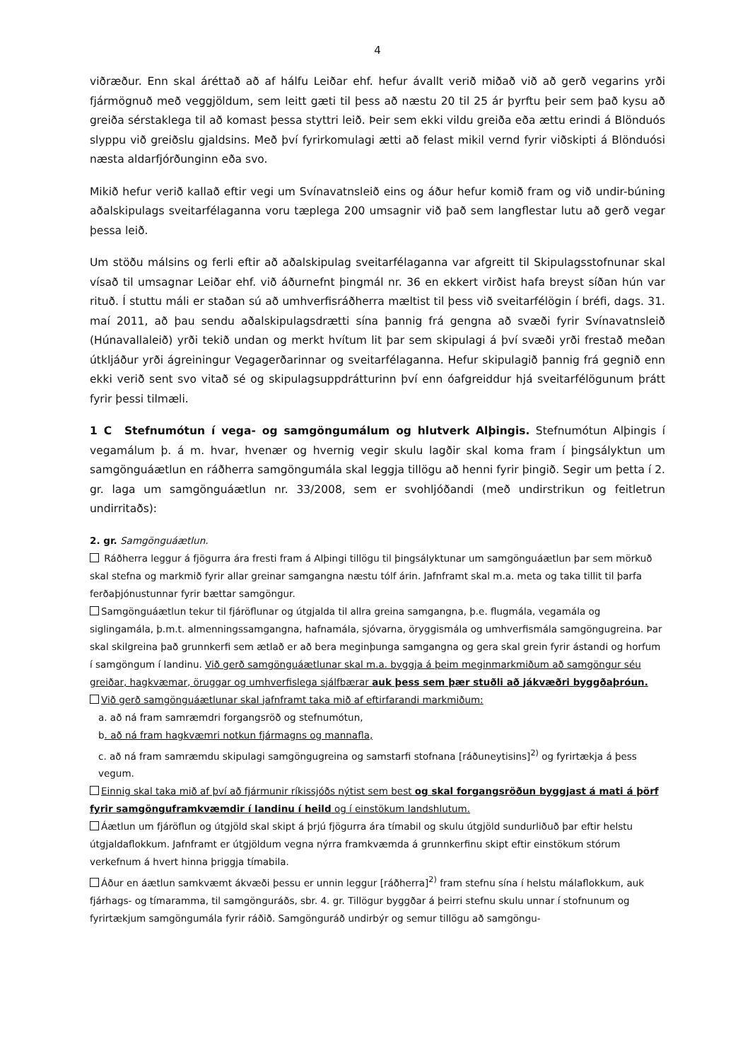4
viðræður. Enn skal áréttað að af hálfu Leiðar ehf. hefur ávallt verið miðað við að gerð vegarins yrði fjármögnuð með veggjöldum, sem leitt gæti til þess að næstu 20 til 25 ár þyrftu þeir sem það kysu að greiða sérstaklega til að komast þessa styttri leið. Þeir sem ekki vildu greiða eða ættu erindi á Blönduós slyppu við greiðslu gjaldsins. Með því fyrirkomulagi ætti að felast mikil vernd fyrir viðskipti á Blönduósi næsta aldarfjórðunginn eða svo.
Mikið hefur verið kallað eftir vegi um Svínavatnsleið eins og áður hefur komið fram og við undir-búning aðalskipulags sveitarfélaganna voru tæplega 200 umsagnir við það sem langflestar lutu að gerð vegar þessa leið.
Um stöðu málsins og ferli eftir að aðalskipulag sveitarfélaganna var afgreitt til Skipulagsstofnunar skal vísað til umsagnar Leiðar ehf. við áðurnefnt þingmál nr. 36 en ekkert virðist hafa breyst síðan hún var rituð. Í stuttu máli er staðan sú að umhverfisráðherra mæltist til þess við sveitarfélögin í bréfi, dags. 31. maí 2011, að þau sendu aðalskipulagsdrætti sína þannig frá gengna að svæði fyrir Svínavatnsleið (Húnavallaleið) yrði tekið undan og merkt hvítum lit þar sem skipulagi á því svæði yrði frestað meðan útkljáður yrði ágreiningur Vegagerðarinnar og sveitarfélaganna. Hefur skipulagið þannig frá gegnið enn ekki verið sent svo vitað sé og skipulagsuppdrátturinn því enn óafgreiddur hjá sveitarfélögunum þrátt fyrir þessi tilmæli.
1 C Stefnumótun í vega- og samgöngumálum og hlutverk Alþingis. Stefnumótun Alþingis í vegamálum þ. á m. hvar, hvenær og hvernig vegir skulu lagðir skal koma fram í þingsályktun um samgönguáætlun en ráðherra samgöngumála skal leggja tillögu að henni fyrir þingið. Segir um þetta í 2. gr. laga um samgönguáætlun nr. 33/2008, sem er svohljóðandi (með undirstrikun og feitletrun undirritaðs):
2. gr. Samgönguáætlun.
Ráðherra leggur á fjögurra ára fresti fram á Alþingi tillögu til þingsályktunar um samgönguáætlun þar sem mörkuð skal stefna og markmið fyrir allar greinar samgangna næstu tólf árin. Jafnframt skal m.a. meta og taka tillit til þarfa ferðaþjónustunnar fyrir bættar samgöngur.
Samgönguáætlun tekur til fjáröflunar og útgjalda til allra greina samgangna, þ.e. flugmála, vegamála og siglingamála, þ.m.t. almenningssamgangna, hafnamála, sjóvarna, öryggismála og umhverfismála samgöngugreina. Þar skal skilgreina það grunnkerfi sem ætlað er að bera meginþunga samgangna og gera skal grein fyrir ástandi og horfum í samgöngum í landinu. Við gerð samgönguáætlunar skal m.a. byggja á þeim meginmarkmiðum að samgöngur séu greiðar, hagkvæmar, öruggar og umhverfislega sjálfbærar auk þess sem þær stuðli að jákvæðri byggðaþróun.
Við gerð samgönguáætlunar skal jafnframt taka mið af eftirfarandi markmiðum:
a. að ná fram samræmdri forgangsröð og stefnumótun,
b. að ná fram hagkvæmri notkun fjármagns og mannafla,
c. að ná fram samræmdu skipulagi samgöngugreina og samstarfi stofnana [ráðuneytisins]<sup>2)</sup> og fyrirtækja á þess vegum.
Einnig skal taka mið af því að fjármunir ríkissjóðs nýtist sem best og skal forgangsröðun byggjast á mati á þörf fyrir samgönguframkvæmdir í landinu í heild og í einstökum landshlutum.
Áætlun um fjáröflun og útgjöld skal skipt á þrjú fjögurra ára tímabil og skulu útgjöld sundurliðuð þar eftir helstu útgjaldaflokkum. Jafnframt er útgjöldum vegna nýrra framkvæmda á grunnkerfinu skipt eftir einstökum stórum verkefnum á hvert hinna þriggja tímabila.
Áður en áætlun samkvæmt ákvæði þessu er unnin leggur [ráðherra]<sup>2)</sup> fram stefnu sína í helstu málaflokkum, auk fjárhags- og tímaramma, til samgönguráðs, sbr. 4. gr. Tillögur byggðar á þeirri stefnu skulu unnar í stofnunum og fyrirtækjum samgöngumála fyrir ráðið. Samgönguráð undirbýr og semur tillögu að samgöngu-